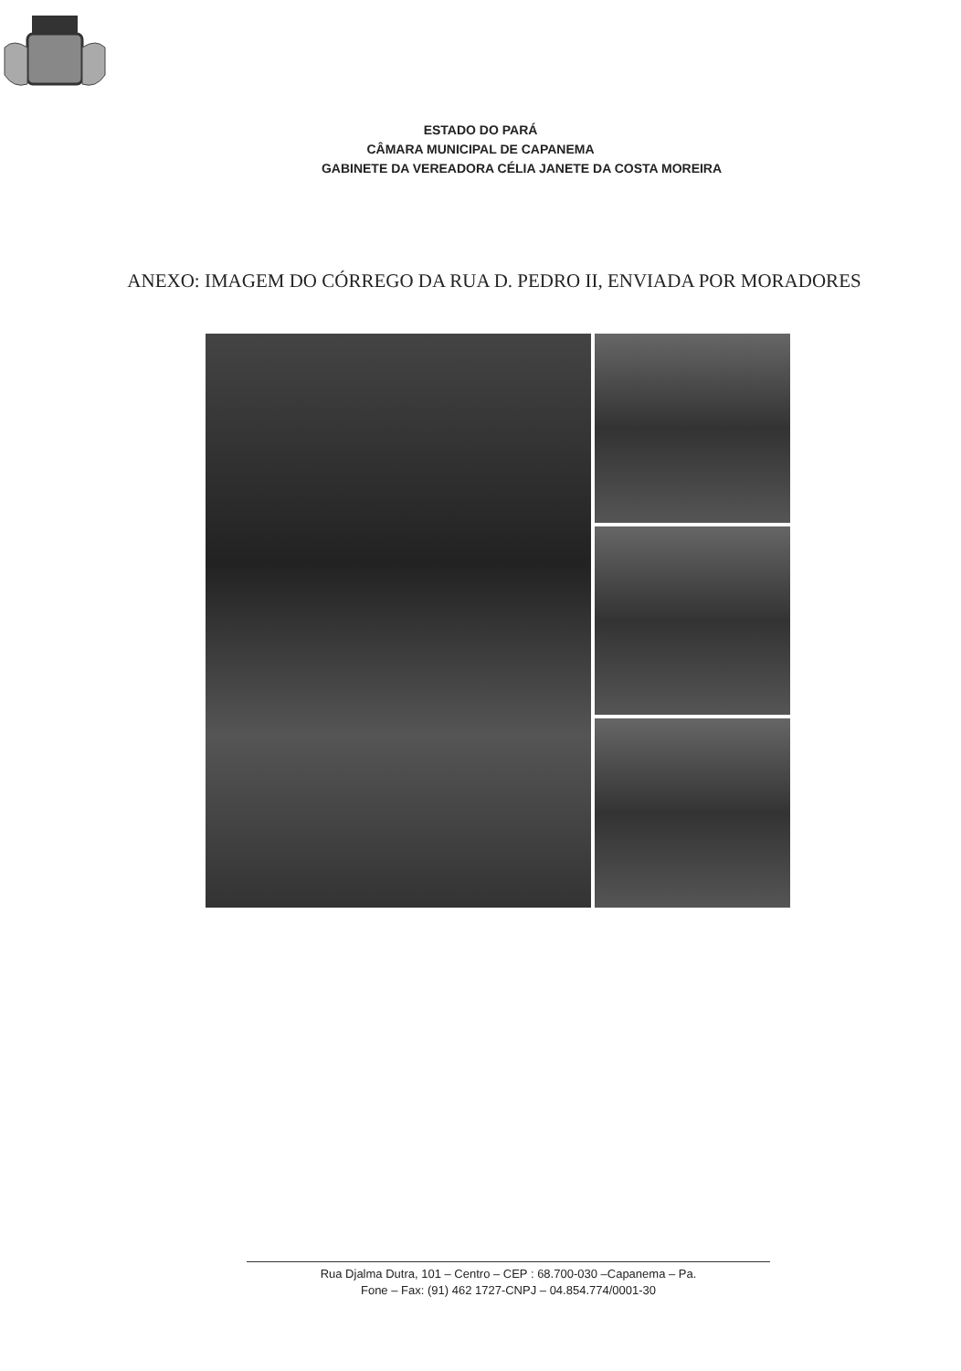ESTADO DO PARÁ
CÂMARA MUNICIPAL DE CAPANEMA
GABINETE DA VEREADORA CÉLIA JANETE DA COSTA MOREIRA
ANEXO: IMAGEM DO CÓRREGO DA RUA D. PEDRO II, ENVIADA POR MORADORES
Rua Djalma Dutra, 101 – Centro – CEP : 68.700-030 –Capanema – Pa.
Fone – Fax: (91) 462 1727-CNPJ – 04.854.774/0001-30